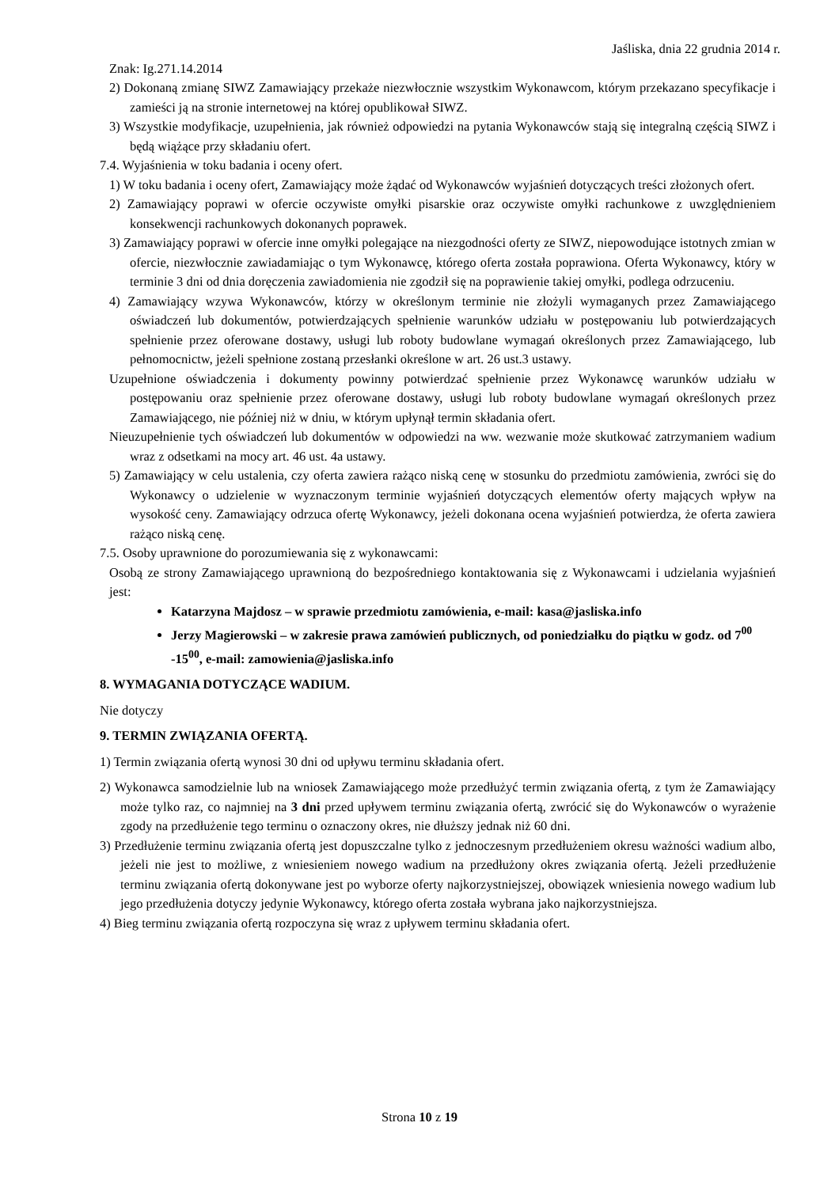Jaśliska, dnia 22 grudnia 2014 r.
Znak: Ig.271.14.2014
2) Dokonaną zmianę SIWZ Zamawiający przekaże niezwłocznie wszystkim Wykonawcom, którym przekazano specyfikacje i zamieści ją na stronie internetowej na której opublikował SIWZ.
3) Wszystkie modyfikacje, uzupełnienia, jak również odpowiedzi na pytania Wykonawców stają się integralną częścią SIWZ i będą wiążące przy składaniu ofert.
7.4. Wyjaśnienia w toku badania i oceny ofert.
1) W toku badania i oceny ofert, Zamawiający może żądać od Wykonawców wyjaśnień dotyczących treści złożonych ofert.
2) Zamawiający poprawi w ofercie oczywiste omyłki pisarskie oraz oczywiste omyłki rachunkowe z uwzględnieniem konsekwencji rachunkowych dokonanych poprawek.
3) Zamawiający poprawi w ofercie inne omyłki polegające na niezgodności oferty ze SIWZ, niepowodujące istotnych zmian w ofercie, niezwłocznie zawiadamiając o tym Wykonawcę, którego oferta została poprawiona. Oferta Wykonawcy, który w terminie 3 dni od dnia doręczenia zawiadomienia nie zgodził się na poprawienie takiej omyłki, podlega odrzuceniu.
4) Zamawiający wzywa Wykonawców, którzy w określonym terminie nie złożyli wymaganych przez Zamawiającego oświadczeń lub dokumentów, potwierdzających spełnienie warunków udziału w postępowaniu lub potwierdzających spełnienie przez oferowane dostawy, usługi lub roboty budowlane wymagań określonych przez Zamawiającego, lub pełnomocnictw, jeżeli spełnione zostaną przesłanki określone w art. 26 ust.3 ustawy.
Uzupełnione oświadczenia i dokumenty powinny potwierdzać spełnienie przez Wykonawcę warunków udziału w postępowaniu oraz spełnienie przez oferowane dostawy, usługi lub roboty budowlane wymagań określonych przez Zamawiającego, nie później niż w dniu, w którym upłynął termin składania ofert.
Nieuzupełnienie tych oświadczeń lub dokumentów w odpowiedzi na ww. wezwanie może skutkować zatrzymaniem wadium wraz z odsetkami na mocy art. 46 ust. 4a ustawy.
5) Zamawiający w celu ustalenia, czy oferta zawiera rażąco niską cenę w stosunku do przedmiotu zamówienia, zwróci się do Wykonawcy o udzielenie w wyznaczonym terminie wyjaśnień dotyczących elementów oferty mających wpływ na wysokość ceny. Zamawiający odrzuca ofertę Wykonawcy, jeżeli dokonana ocena wyjaśnień potwierdza, że oferta zawiera rażąco niską cenę.
7.5. Osoby uprawnione do porozumiewania się z wykonawcami:
Osobą ze strony Zamawiającego uprawnioną do bezpośredniego kontaktowania się z Wykonawcami i udzielania wyjaśnień jest:
Katarzyna Majdosz – w sprawie przedmiotu zamówienia, e-mail: kasa@jasliska.info
Jerzy Magierowski – w zakresie prawa zamówień publicznych, od poniedziałku do piątku w godz. od 7<sup>00</sup> -15<sup>00</sup>, e-mail: zamowienia@jasliska.info
8. WYMAGANIA DOTYCZĄCE WADIUM.
Nie dotyczy
9. TERMIN ZWIĄZANIA OFERTĄ.
1) Termin związania ofertą wynosi 30 dni od upływu terminu składania ofert.
2) Wykonawca samodzielnie lub na wniosek Zamawiającego może przedłużyć termin związania ofertą, z tym że Zamawiający może tylko raz, co najmniej na 3 dni przed upływem terminu związania ofertą, zwrócić się do Wykonawców o wyrażenie zgody na przedłużenie tego terminu o oznaczony okres, nie dłuższy jednak niż 60 dni.
3) Przedłużenie terminu związania ofertą jest dopuszczalne tylko z jednoczesnym przedłużeniem okresu ważności wadium albo, jeżeli nie jest to możliwe, z wniesieniem nowego wadium na przedłużony okres związania ofertą. Jeżeli przedłużenie terminu związania ofertą dokonywane jest po wyborze oferty najkorzystniejszej, obowiązek wniesienia nowego wadium lub jego przedłużenia dotyczy jedynie Wykonawcy, którego oferta została wybrana jako najkorzystniejsza.
4) Bieg terminu związania ofertą rozpoczyna się wraz z upływem terminu składania ofert.
Strona 10 z 19